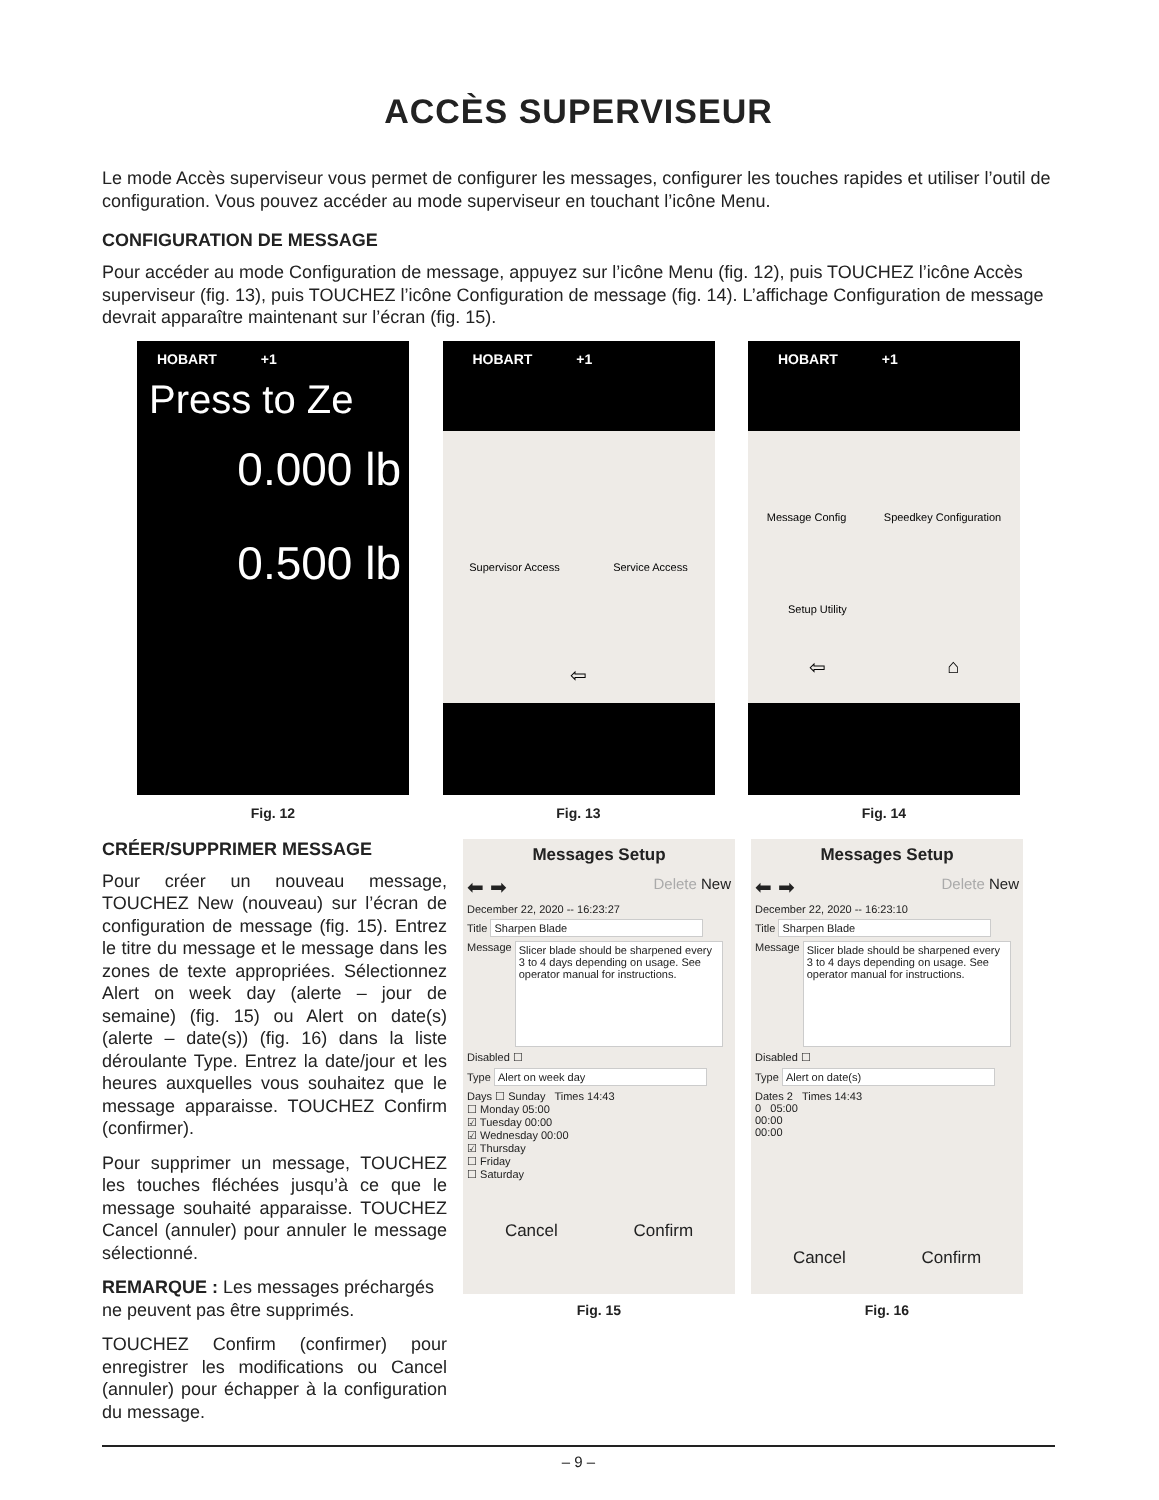ACCÈS SUPERVISEUR
Le mode Accès superviseur vous permet de configurer les messages, configurer les touches rapides et utiliser l’outil de configuration. Vous pouvez accéder au mode superviseur en touchant l’icône Menu.
CONFIGURATION DE MESSAGE
Pour accéder au mode Configuration de message, appuyez sur l’icône Menu (fig. 12), puis TOUCHEZ l’icône Accès superviseur (fig. 13), puis TOUCHEZ l’icône Configuration de message (fig. 14). L’affichage Configuration de message devrait apparaître maintenant sur l’écran (fig. 15).
HOBART +1
Press to Ze
0.000 lb
0.500 lb
Fig. 12
HOBART +1
Supervisor Access Service Access
⇦
Fig. 13
HOBART +1
Message Config Speedkey Configuration
Setup Utility
⇦ ⌂
Fig. 14
CRÉER/SUPPRIMER MESSAGE
Pour créer un nouveau message, TOUCHEZ New (nouveau) sur l’écran de configuration de message (fig. 15). Entrez le titre du message et le message dans les zones de texte appropriées. Sélectionnez Alert on week day (alerte – jour de semaine) (fig. 15) ou Alert on date(s) (alerte – date(s)) (fig. 16) dans la liste déroulante Type. Entrez la date/jour et les heures auxquelles vous souhaitez que le message apparaisse. TOUCHEZ Confirm (confirmer).
Pour supprimer un message, TOUCHEZ les touches fléchées jusqu’à ce que le message souhaité apparaisse. TOUCHEZ Cancel (annuler) pour annuler le message sélectionné.
REMARQUE : Les messages préchargés ne peuvent pas être supprimés.
TOUCHEZ Confirm (confirmer) pour enregistrer les modifications ou Cancel (annuler) pour échapper à la configuration du message.
Messages Setup
⬅ ➡ Delete New
December 22, 2020 -- 16:23:27
Title Sharpen Blade
Message Slicer blade should be sharpened every 3 to 4 days depending on usage. See operator manual for instructions.
Disabled ☐
Type Alert on week day
Days ☐ Sunday Times 14:43
☐ Monday 05:00
☑ Tuesday 00:00
☑ Wednesday 00:00
☑ Thursday
☐ Friday
☐ Saturday
Cancel Confirm
Fig. 15
Messages Setup
⬅ ➡ Delete New
December 22, 2020 -- 16:23:10
Title Sharpen Blade
Message Slicer blade should be sharpened every 3 to 4 days depending on usage. See operator manual for instructions.
Disabled ☐
Type Alert on date(s)
Dates 2 Times 14:43
0 05:00
00:00
00:00
Cancel Confirm
Fig. 16
– 9 –